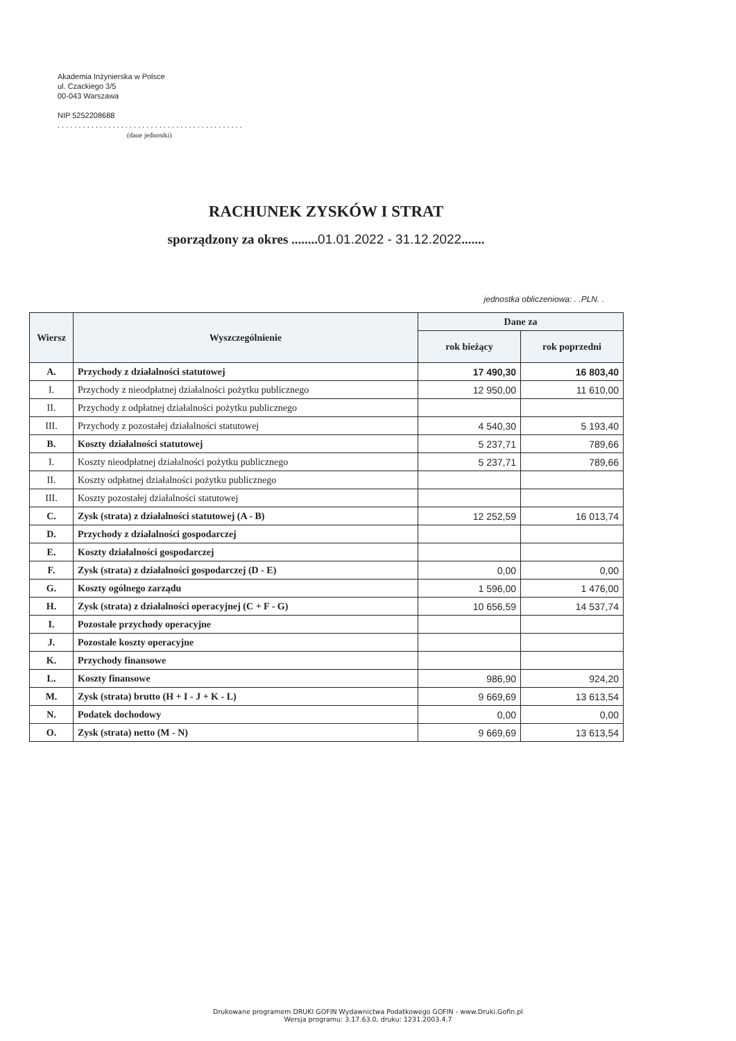Akademia Inżynierska w Polsce
ul. Czackiego 3/5
00-043 Warszawa
NIP 5252208688
. . . . . . . . . . . . . . . . . . . . . . . . . . . . . . . . . . . . . . . . . . . .
(dane jednostki)
RACHUNEK ZYSKÓW I STRAT
sporządzony za okres ........01.01.2022 - 31.12.2022.......
jednostka obliczeniowa: . .PLN. .
| Wiersz | Wyszczególnienie | Dane za | |
| --- | --- | --- | --- |
| | | rok bieżący | rok poprzedni |
| A. | Przychody z działalności statutowej | 17 490,30 | 16 803,40 |
| I. | Przychody z nieodpłatnej działalności pożytku publicznego | 12 950,00 | 11 610,00 |
| II. | Przychody z odpłatnej działalności pożytku publicznego | | |
| III. | Przychody z pozostałej działalności statutowej | 4 540,30 | 5 193,40 |
| B. | Koszty działalności statutowej | 5 237,71 | 789,66 |
| I. | Koszty nieodpłatnej działalności pożytku publicznego | 5 237,71 | 789,66 |
| II. | Koszty odpłatnej działalności pożytku publicznego | | |
| III. | Koszty pozostałej działalności statutowej | | |
| C. | Zysk (strata) z działalności statutowej (A - B) | 12 252,59 | 16 013,74 |
| D. | Przychody z działalności gospodarczej | | |
| E. | Koszty działalności gospodarczej | | |
| F. | Zysk (strata) z działalności gospodarczej (D - E) | 0,00 | 0,00 |
| G. | Koszty ogólnego zarządu | 1 596,00 | 1 476,00 |
| H. | Zysk (strata) z działalności operacyjnej (C + F - G) | 10 656,59 | 14 537,74 |
| I. | Pozostałe przychody operacyjne | | |
| J. | Pozostałe koszty operacyjne | | |
| K. | Przychody finansowe | | |
| L. | Koszty finansowe | 986,90 | 924,20 |
| M. | Zysk (strata) brutto (H + I - J + K - L) | 9 669,69 | 13 613,54 |
| N. | Podatek dochodowy | 0,00 | 0,00 |
| O. | Zysk (strata) netto (M - N) | 9 669,69 | 13 613,54 |
Drukowane programem DRUKI GOFIN Wydawnictwa Podatkowego GOFIN - www.Druki.Gofin.pl
Wersja programu: 3.17.63.0, druku: 1231.2003.4.7